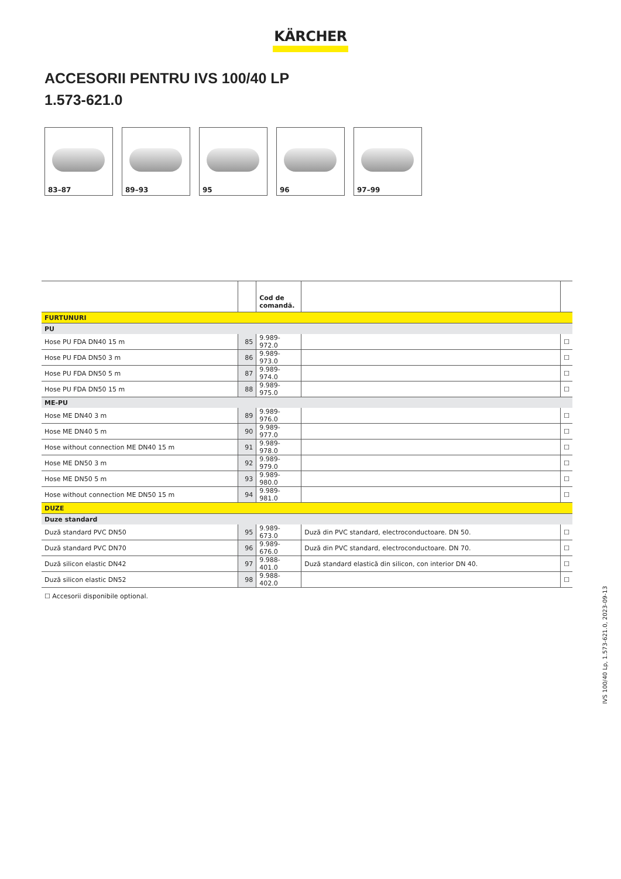KÄRCHER
ACCESORII PENTRU IVS 100/40 LP
1.573-621.0
83–87
89–93
95
96
97–99
| | | Cod de comandă. | | |
| --- | --- | --- | --- | --- |
| FURTUNURI | | | | |
| PU | | | | |
| Hose PU FDA DN40 15 m | 85 | 9.989-972.0 | | ☐ |
| Hose PU FDA DN50 3 m | 86 | 9.989-973.0 | | ☐ |
| Hose PU FDA DN50 5 m | 87 | 9.989-974.0 | | ☐ |
| Hose PU FDA DN50 15 m | 88 | 9.989-975.0 | | ☐ |
| ME-PU | | | | |
| Hose ME DN40 3 m | 89 | 9.989-976.0 | | ☐ |
| Hose ME DN40 5 m | 90 | 9.989-977.0 | | ☐ |
| Hose without connection ME DN40 15 m | 91 | 9.989-978.0 | | ☐ |
| Hose ME DN50 3 m | 92 | 9.989-979.0 | | ☐ |
| Hose ME DN50 5 m | 93 | 9.989-980.0 | | ☐ |
| Hose without connection ME DN50 15 m | 94 | 9.989-981.0 | | ☐ |
| DUZE | | | | |
| Duze standard | | | | |
| Duză standard PVC DN50 | 95 | 9.989-673.0 | Duză din PVC standard, electroconductoare. DN 50. | ☐ |
| Duză standard PVC DN70 | 96 | 9.989-676.0 | Duză din PVC standard, electroconductoare. DN 70. | ☐ |
| Duză silicon elastic DN42 | 97 | 9.988-401.0 | Duză standard elastică din silicon, con interior DN 40. | ☐ |
| Duză silicon elastic DN52 | 98 | 9.988-402.0 | | ☐ |
☐ Accesorii disponibile optional.
IVS 100/40 Lp, 1.573-621.0, 2023-09-13